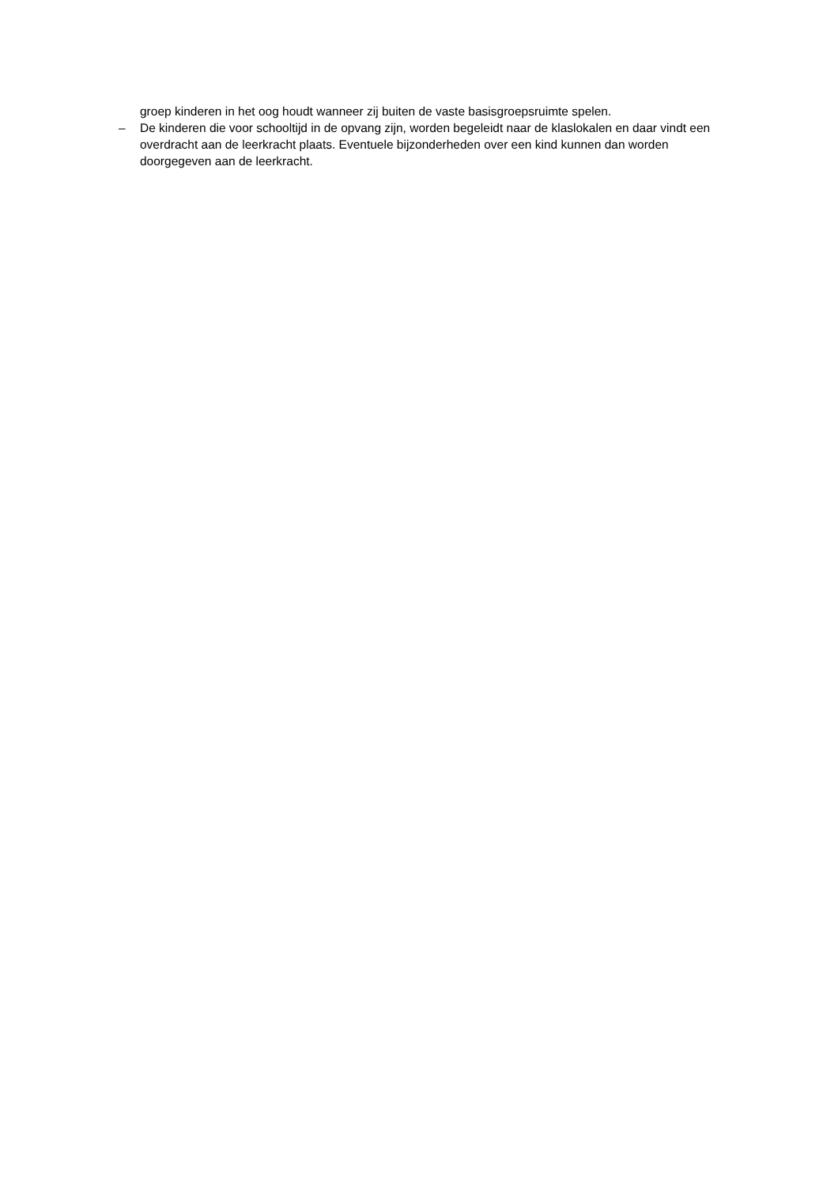groep kinderen in het oog houdt wanneer zij buiten de vaste basisgroepsruimte spelen.
– De kinderen die voor schooltijd in de opvang zijn, worden begeleidt naar de klaslokalen en daar vindt een overdracht aan de leerkracht plaats. Eventuele bijzonderheden over een kind kunnen dan worden doorgegeven aan de leerkracht.